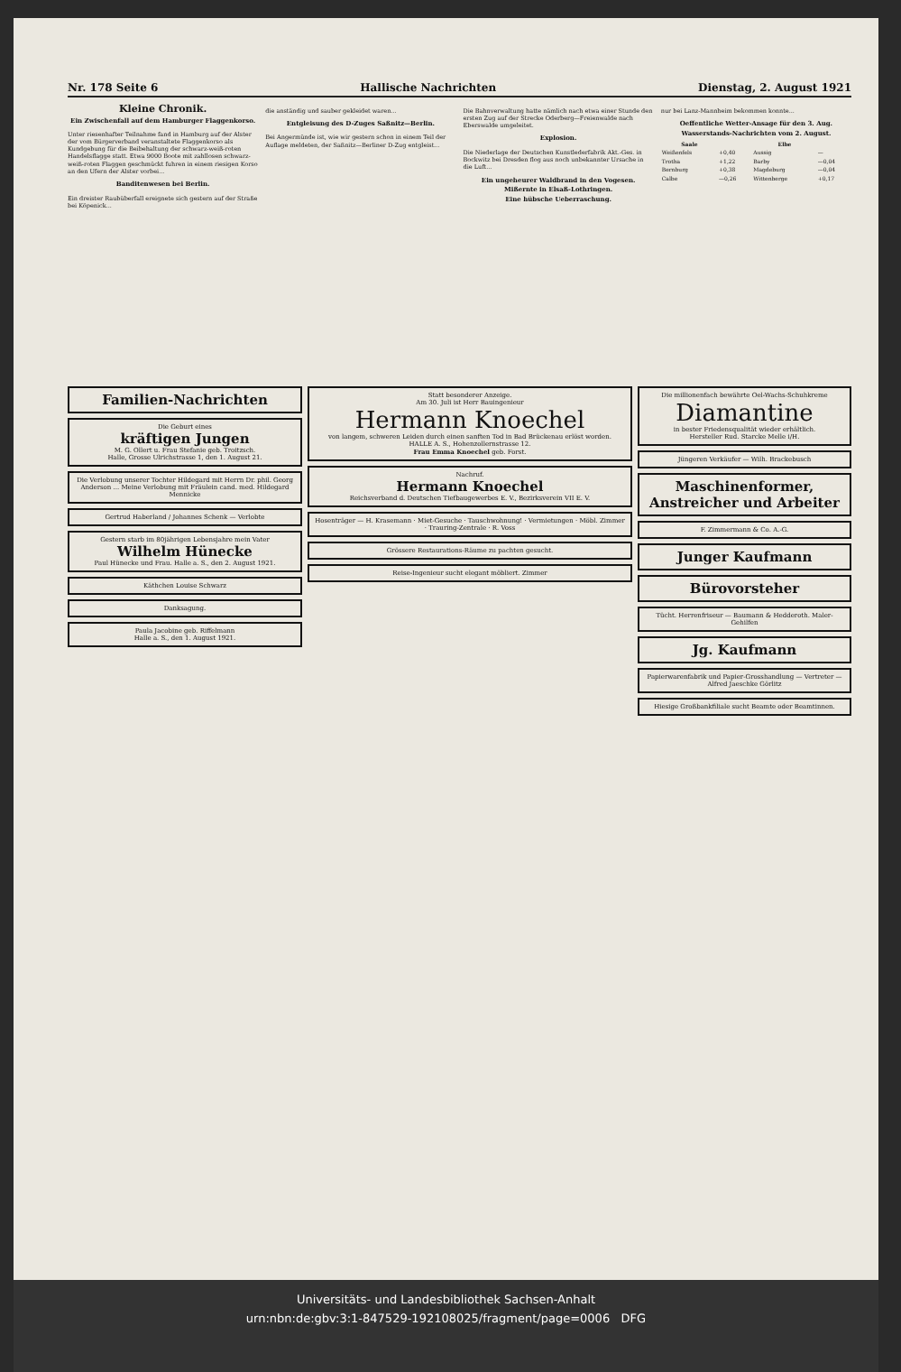Nr. 178 Seite 6 Hallische Nachrichten Dienstag, 2. August 1921
Kleine Chronik.
Ein Zwischenfall auf dem Hamburger Flaggenkorso.
Unter riesenhafter Teilnahme fand in Hamburg auf der Alster der vom Bürgerverband veranstaltete Flaggenkorso als Kundgebung für die Beibehaltung der schwarz-weiß-roten Handelsflagge statt. Etwa 9000 Boote mit zahllosen schwarz-weiß-roten Flaggen geschmückt fuhren in einem riesigen Korso an den Ufern der Alster vorbei...
Banditenwesen bei Berlin.
Ein dreister Raubüberfall ereignete sich gestern auf der Straße bei Köpenick...
die anständig und sauber gekleidet waren...
Entgleisung des D-Zuges Saßnitz—Berlin.
Bei Angermünde ist, wie wir gestern schon in einem Teil der Auflage meldeten, der Saßnitz—Berliner D-Zug entgleist...
Die Bahnverwaltung hatte nämlich nach etwa einer Stunde den ersten Zug auf der Strecke Oderberg—Freienwalde nach Eberswalde umgeleitet.
Explosion.
Die Niederlage der Deutschen Kunstlederfabrik Akt.-Ges. in Bockwitz bei Dresden flog aus noch unbekannter Ursache in die Luft...
Ein ungeheurer Waldbrand in den Vogesen.
Mißernte in Elsaß-Lothringen.
Eine hübsche Ueberraschung.
nur bei Lanz-Mannheim bekommen konnte...
Oeffentliche Wetter-Ansage für den 3. Aug.
Wasserstands-Nachrichten vom 2. August.
| Saale | | Elbe | |
| --- | --- | --- | --- |
| Weißenfels | +0,40 | Aussig | — |
| Trotha | +1,22 | Barby | —0,04 |
| Bernburg | +0,38 | Magdeburg | —0,04 |
| Calbe | —0,26 | Wittenberge | +0,17 |
Familien-Nachrichten
Die Geburt eines
kräftigen Jungen
M. G. Ollert u. Frau Stefanie geb. Troitzsch.
Halle, Grosse Ulrichstrasse 1, den 1. August 21.
Die Verlobung unserer Tochter Hildegard mit Herrn Dr. phil. Georg Anderson ... Meine Verlobung mit Fräulein cand. med. Hildegard Mennicke
Gertrud Haberland / Johannes Schenk — Verlobte
Gestern starb im 80jährigen Lebensjahre mein Vater
Wilhelm Hünecke
Paul Hünecke und Frau. Halle a. S., den 2. August 1921.
Käthchen Louise Schwarz
Danksagung.
Paula Jacobine geb. Riffelmann
Halle a. S., den 1. August 1921.
Statt besonderer Anzeige.
Am 30. Juli ist Herr Bauingenieur
Hermann Knoechel
von langem, schweren Leiden durch einen sanften Tod in Bad Brückenau erlöst worden.
HALLE A. S., Hohenzollernstrasse 12.
Frau Emma Knoechel geb. Forst.
Nachruf.
Hermann Knoechel
Reichsverband d. Deutschen Tiefbaugewerbes E. V., Bezirksverein VII E. V.
Hosenträger — H. Krasemann · Miet-Gesuche · Tauschwohnung! · Vermietungen · Möbl. Zimmer · Trauring-Zentrale · R. Voss
Grössere Restaurations-Räume zu pachten gesucht.
Reise-Ingenieur sucht elegant möbliert. Zimmer
Die millionenfach bewährte Oel-Wachs-Schuhkreme
Diamantine
in bester Friedensqualität wieder erhältlich.
Hersteller Rud. Starcke Melle i/H.
Jüngeren Verkäufer — Wilh. Brackebusch
Maschinenformer, Anstreicher und Arbeiter
F. Zimmermann & Co. A.-G.
Junger Kaufmann
Bürovorsteher
Tücht. Herrenfriseur — Baumann & Hedderoth. Maler-Gehilfen
Jg. Kaufmann
Papierwarenfabrik und Papier-Grosshandlung — Vertreter — Alfred Jaeschke Görlitz
Hiesige Großbankfiliale sucht Beamte oder Beamtinnen.
Universitäts- und Landesbibliothek Sachsen-Anhalt
urn:nbn:de:gbv:3:1-847529-192108025/fragment/page=0006 DFG